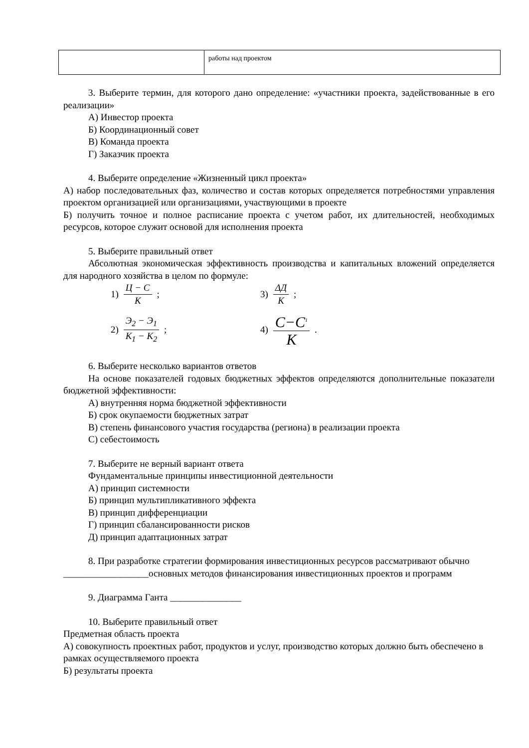| | работы над проектом |
3. Выберите термин, для которого дано определение: «участники проекта, задействованные в его реализации»
А) Инвестор проекта
Б) Координационный совет
В) Команда проекта
Г) Заказчик проекта
4. Выберите определение «Жизненный цикл проекта»
А) набор последовательных фаз, количество и состав которых определяется потребностями управления проектом организацией или организациями, участвующими в проекте
Б) получить точное и полное расписание проекта с учетом работ, их длительностей, необходимых ресурсов, которое служит основой для исполнения проекта
5. Выберите правильный ответ
Абсолютная экономическая эффективность производства и капитальных вложений определяется для народного хозяйства в целом по формуле:
1) Ц − С К;
3) ΔД К;
2) Э<sub>2</sub> − Э<sub>1</sub> К<sub>1</sub> − К<sub>2</sub>;
4) С−С<sup>1</sup> К.
6. Выберите несколько вариантов ответов
На основе показателей годовых бюджетных эффектов определяются дополнительные показатели бюджетной эффективности:
А) внутренняя норма бюджетной эффективности
Б) срок окупаемости бюджетных затрат
В) степень финансового участия государства (региона) в реализации проекта
С) себестоимость
7. Выберите не верный вариант ответа
Фундаментальные принципы инвестиционной деятельности
А) принцип системности
Б) принцип мультипликативного эффекта
В) принцип дифференциации
Г) принцип сбалансированности рисков
Д) принцип адаптационных затрат
8. При разработке стратегии формирования инвестиционных ресурсов рассматривают обычно __________________основных методов финансирования инвестиционных проектов и программ
9. Диаграмма Ганта _______________
10. Выберите правильный ответ
Предметная область проекта
А) совокупность проектных работ, продуктов и услуг, производство которых должно быть обеспечено в рамках осуществляемого проекта
Б) результаты проекта